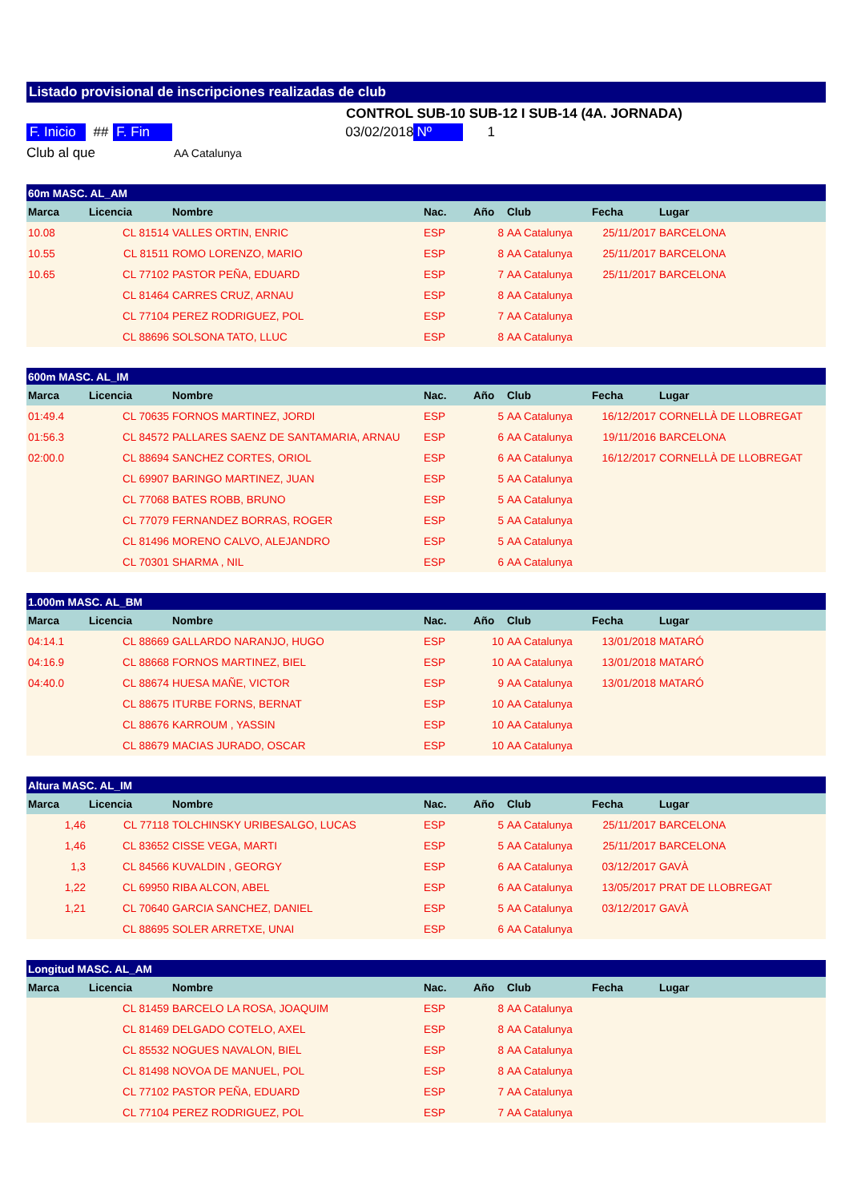Listado provisional de inscripciones realizadas de club
CONTROL SUB-10 SUB-12 I SUB-14 (4A. JORNADA)
F. Inicio ## F. Fin 03/02/2018 Nº 1
Club al que AA Catalunya
| 60m MASC. AL_AM | | | | | | | | |
| --- | --- | --- | --- | --- | --- | --- | --- | --- |
| Marca | Licencia | Nombre | Nac. | Año | Club | Fecha | Lugar | |
| 10.08 | CL 81514 | VALLES ORTIN, ENRIC | ESP | 8 | AA Catalunya | 25/11/2017 | BARCELONA | |
| 10.55 | CL 81511 | ROMO LORENZO, MARIO | ESP | 8 | AA Catalunya | 25/11/2017 | BARCELONA | |
| 10.65 | CL 77102 | PASTOR PEÑA, EDUARD | ESP | 7 | AA Catalunya | 25/11/2017 | BARCELONA | |
| | CL 81464 | CARRES CRUZ, ARNAU | ESP | 8 | AA Catalunya | | | |
| | CL 77104 | PEREZ RODRIGUEZ, POL | ESP | 7 | AA Catalunya | | | |
| | CL 88696 | SOLSONA TATO, LLUC | ESP | 8 | AA Catalunya | | | |
| 600m MASC. AL_IM | | | | | | | | |
| --- | --- | --- | --- | --- | --- | --- | --- | --- |
| Marca | Licencia | Nombre | Nac. | Año | Club | Fecha | Lugar | |
| 01:49.4 | CL 70635 | FORNOS MARTINEZ, JORDI | ESP | 5 | AA Catalunya | 16/12/2017 | CORNELLÀ DE LLOBREGAT | |
| 01:56.3 | CL 84572 | PALLARES SAENZ DE SANTAMARIA, ARNAU | ESP | 6 | AA Catalunya | 19/11/2016 | BARCELONA | |
| 02:00.0 | CL 88694 | SANCHEZ CORTES, ORIOL | ESP | 6 | AA Catalunya | 16/12/2017 | CORNELLÀ DE LLOBREGAT | |
| | CL 69907 | BARINGO MARTINEZ, JUAN | ESP | 5 | AA Catalunya | | | |
| | CL 77068 | BATES ROBB, BRUNO | ESP | 5 | AA Catalunya | | | |
| | CL 77079 | FERNANDEZ BORRAS, ROGER | ESP | 5 | AA Catalunya | | | |
| | CL 81496 | MORENO CALVO, ALEJANDRO | ESP | 5 | AA Catalunya | | | |
| | CL 70301 | SHARMA , NIL | ESP | 6 | AA Catalunya | | | |
| 1.000m MASC. AL_BM | | | | | | | | |
| --- | --- | --- | --- | --- | --- | --- | --- | --- |
| Marca | Licencia | Nombre | Nac. | Año | Club | Fecha | Lugar | |
| 04:14.1 | CL 88669 | GALLARDO NARANJO, HUGO | ESP | 10 | AA Catalunya | 13/01/2018 | MATARÓ | |
| 04:16.9 | CL 88668 | FORNOS MARTINEZ, BIEL | ESP | 10 | AA Catalunya | 13/01/2018 | MATARÓ | |
| 04:40.0 | CL 88674 | HUESA MAÑE, VICTOR | ESP | 9 | AA Catalunya | 13/01/2018 | MATARÓ | |
| | CL 88675 | ITURBE FORNS, BERNAT | ESP | 10 | AA Catalunya | | | |
| | CL 88676 | KARROUM , YASSIN | ESP | 10 | AA Catalunya | | | |
| | CL 88679 | MACIAS JURADO, OSCAR | ESP | 10 | AA Catalunya | | | |
| Altura MASC. AL_IM | | | | | | | | |
| --- | --- | --- | --- | --- | --- | --- | --- | --- |
| Marca | Licencia | Nombre | Nac. | Año | Club | Fecha | Lugar | |
| 1,46 | CL 77118 | TOLCHINSKY URIBESALGO, LUCAS | ESP | 5 | AA Catalunya | 25/11/2017 | BARCELONA | |
| 1,46 | CL 83652 | CISSE VEGA, MARTI | ESP | 5 | AA Catalunya | 25/11/2017 | BARCELONA | |
| 1,3 | CL 84566 | KUVALDIN , GEORGY | ESP | 6 | AA Catalunya | 03/12/2017 | GAVÀ | |
| 1,22 | CL 69950 | RIBA ALCON, ABEL | ESP | 6 | AA Catalunya | 13/05/2017 | PRAT DE LLOBREGAT | |
| 1,21 | CL 70640 | GARCIA SANCHEZ, DANIEL | ESP | 5 | AA Catalunya | 03/12/2017 | GAVÀ | |
| | CL 88695 | SOLER ARRETXE, UNAI | ESP | 6 | AA Catalunya | | | |
| Longitud MASC. AL_AM | | | | | | | | |
| --- | --- | --- | --- | --- | --- | --- | --- | --- |
| Marca | Licencia | Nombre | Nac. | Año | Club | Fecha | Lugar | |
| | CL 81459 | BARCELO LA ROSA, JOAQUIM | ESP | 8 | AA Catalunya | | | |
| | CL 81469 | DELGADO COTELO, AXEL | ESP | 8 | AA Catalunya | | | |
| | CL 85532 | NOGUES NAVALON, BIEL | ESP | 8 | AA Catalunya | | | |
| | CL 81498 | NOVOA DE MANUEL, POL | ESP | 8 | AA Catalunya | | | |
| | CL 77102 | PASTOR PEÑA, EDUARD | ESP | 7 | AA Catalunya | | | |
| | CL 77104 | PEREZ RODRIGUEZ, POL | ESP | 7 | AA Catalunya | | | |